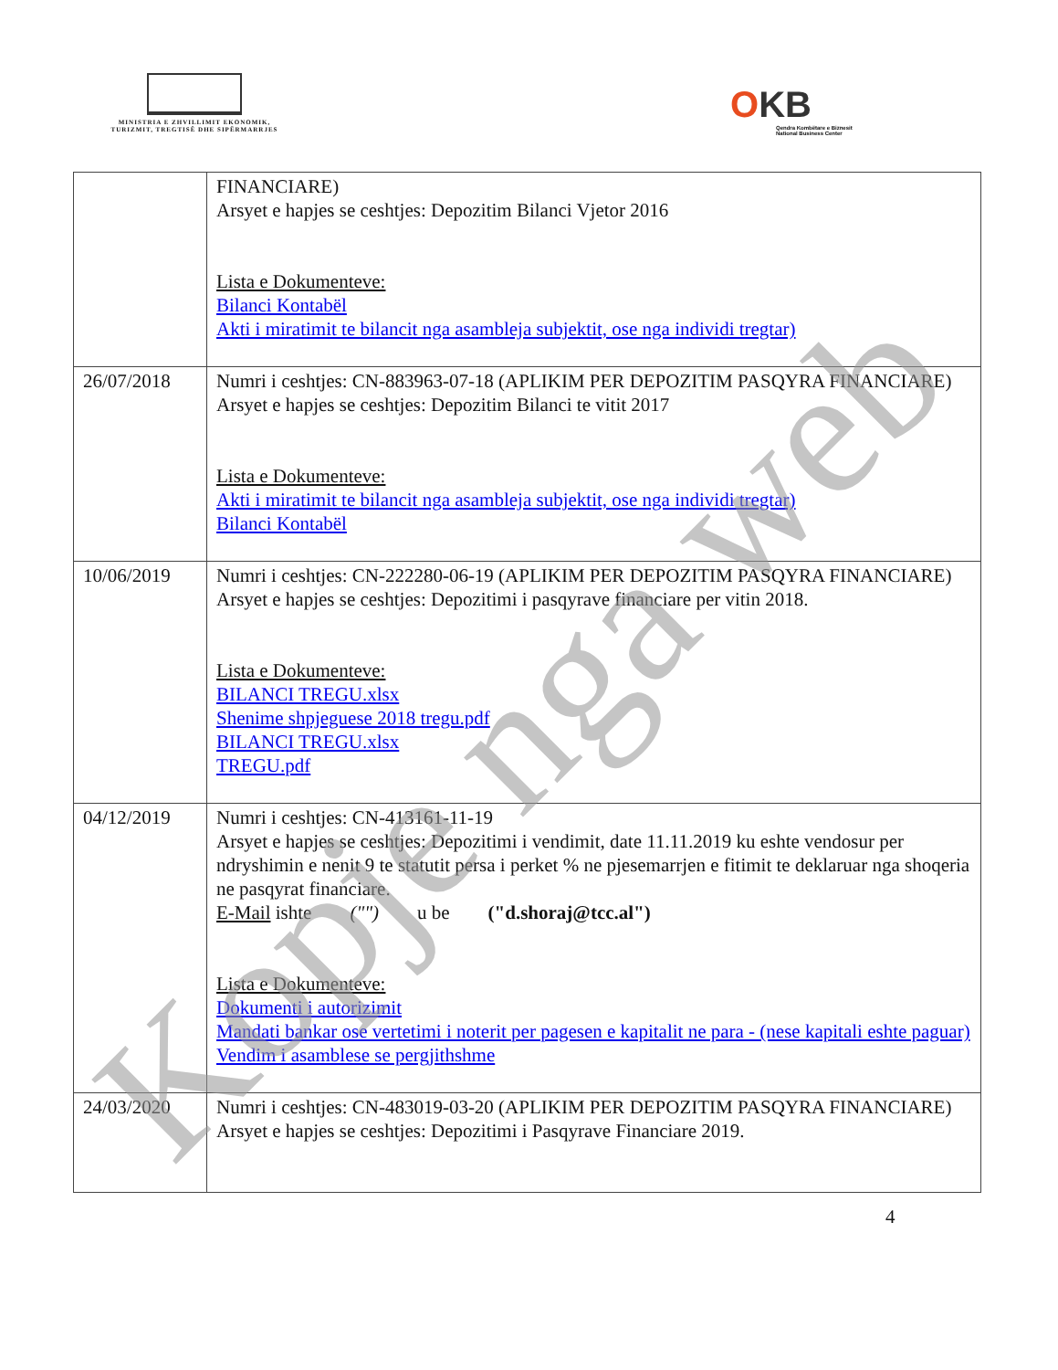MINISTRIA E ZHVILLIMIT EKONOMIK, TURIZMIT, TREGTISË DHE SIPËRMARRJES
OKB
Qendra Kombëtare e Biznesit
National Business Center
| | FINANCIARE) Arsyet e hapjes se ceshtjes: Depozitim Bilanci Vjetor 2016 Lista e Dokumenteve: Bilanci Kontabël Akti i miratimit te bilancit nga asambleja subjektit, ose nga individi tregtar) |
| 26/07/2018 | Numri i ceshtjes: CN-883963-07-18 (APLIKIM PER DEPOZITIM PASQYRA FINANCIARE) Arsyet e hapjes se ceshtjes: Depozitim Bilanci te vitit 2017 Lista e Dokumenteve: Akti i miratimit te bilancit nga asambleja subjektit, ose nga individi tregtar) Bilanci Kontabël |
| 10/06/2019 | Numri i ceshtjes: CN-222280-06-19 (APLIKIM PER DEPOZITIM PASQYRA FINANCIARE) Arsyet e hapjes se ceshtjes: Depozitimi i pasqyrave financiare per vitin 2018. Lista e Dokumenteve: BILANCI TREGU.xlsx Shenime shpjeguese 2018 tregu.pdf BILANCI TREGU.xlsx TREGU.pdf |
| 04/12/2019 | Numri i ceshtjes: CN-413161-11-19 Arsyet e hapjes se ceshtjes: Depozitimi i vendimit, date 11.11.2019 ku eshte vendosur per ndryshimin e nenit 9 te statutit persa i perket % ne pjesemarrjen e fitimit te deklaruar nga shoqeria ne pasqyrat financiare. E-Mail ishte ("") u be ("d.shoraj@tcc.al") Lista e Dokumenteve: Dokumenti i autorizimit Mandati bankar ose vertetimi i noterit per pagesen e kapitalit ne para - (nese kapitali eshte paguar) Vendim i asamblese se pergjithshme |
| 24/03/2020 | Numri i ceshtjes: CN-483019-03-20 (APLIKIM PER DEPOZITIM PASQYRA FINANCIARE) Arsyet e hapjes se ceshtjes: Depozitimi i Pasqyrave Financiare 2019. |
4
Kopje nga web